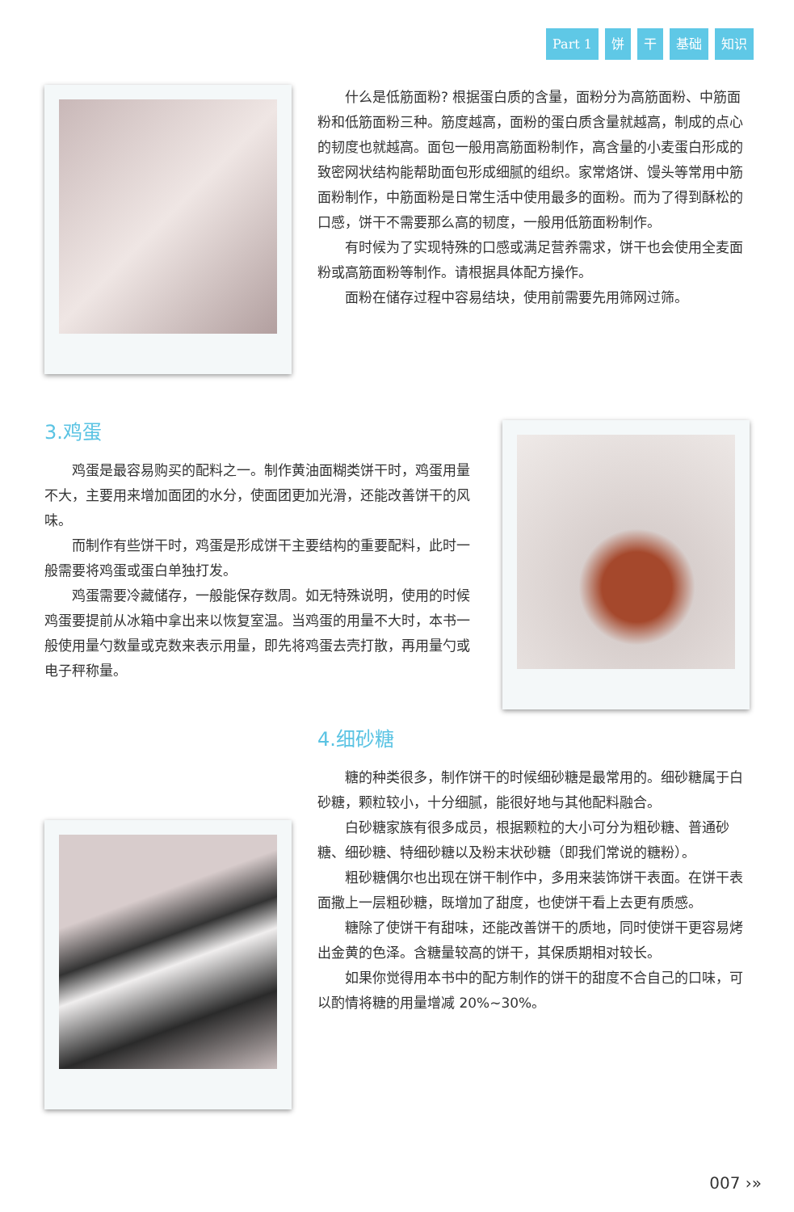Part 1 饼 干 基础 知识
什么是低筋面粉? 根据蛋白质的含量，面粉分为高筋面粉、中筋面粉和低筋面粉三种。筋度越高，面粉的蛋白质含量就越高，制成的点心的韧度也就越高。面包一般用高筋面粉制作，高含量的小麦蛋白形成的致密网状结构能帮助面包形成细腻的组织。家常烙饼、馒头等常用中筋面粉制作，中筋面粉是日常生活中使用最多的面粉。而为了得到酥松的口感，饼干不需要那么高的韧度，一般用低筋面粉制作。
有时候为了实现特殊的口感或满足营养需求，饼干也会使用全麦面粉或高筋面粉等制作。请根据具体配方操作。
面粉在储存过程中容易结块，使用前需要先用筛网过筛。
3.鸡蛋
鸡蛋是最容易购买的配料之一。制作黄油面糊类饼干时，鸡蛋用量不大，主要用来增加面团的水分，使面团更加光滑，还能改善饼干的风味。
而制作有些饼干时，鸡蛋是形成饼干主要结构的重要配料，此时一般需要将鸡蛋或蛋白单独打发。
鸡蛋需要冷藏储存，一般能保存数周。如无特殊说明，使用的时候鸡蛋要提前从冰箱中拿出来以恢复室温。当鸡蛋的用量不大时，本书一般使用量勺数量或克数来表示用量，即先将鸡蛋去壳打散，再用量勺或电子秤称量。
4.细砂糖
糖的种类很多，制作饼干的时候细砂糖是最常用的。细砂糖属于白砂糖，颗粒较小，十分细腻，能很好地与其他配料融合。
白砂糖家族有很多成员，根据颗粒的大小可分为粗砂糖、普通砂糖、细砂糖、特细砂糖以及粉末状砂糖（即我们常说的糖粉）。
粗砂糖偶尔也出现在饼干制作中，多用来装饰饼干表面。在饼干表面撒上一层粗砂糖，既增加了甜度，也使饼干看上去更有质感。
糖除了使饼干有甜味，还能改善饼干的质地，同时使饼干更容易烤出金黄的色泽。含糖量较高的饼干，其保质期相对较长。
如果你觉得用本书中的配方制作的饼干的甜度不合自己的口味，可以酌情将糖的用量增减 20%~30%。
007 ›»